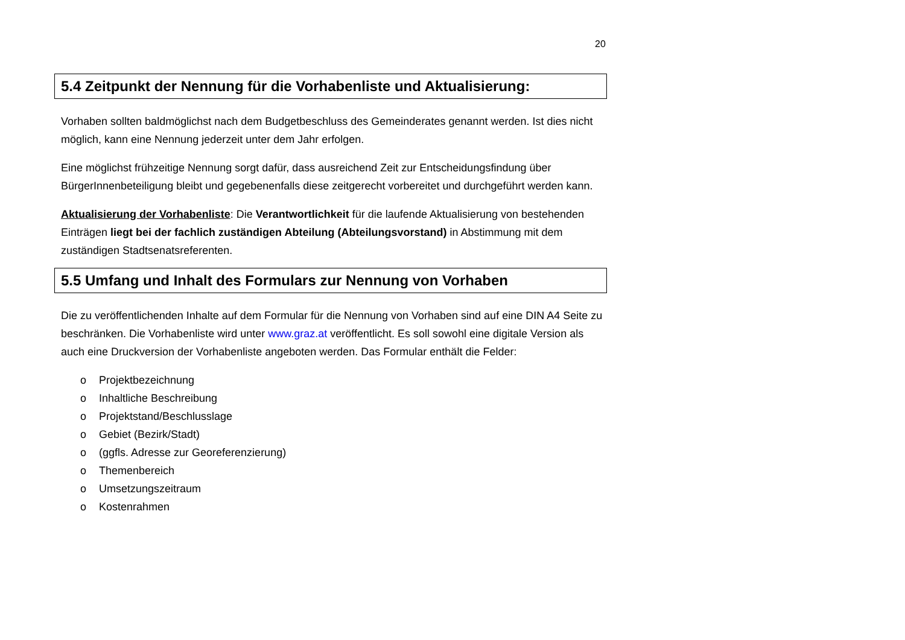20
5.4 Zeitpunkt der Nennung für die Vorhabenliste und Aktualisierung:
Vorhaben sollten baldmöglichst nach dem Budgetbeschluss des Gemeinderates genannt werden. Ist dies nicht möglich, kann eine Nennung jederzeit unter dem Jahr erfolgen.
Eine möglichst frühzeitige Nennung sorgt dafür, dass ausreichend Zeit zur Entscheidungsfindung über BürgerInnenbeteiligung bleibt und gegebenenfalls diese zeitgerecht vorbereitet und durchgeführt werden kann.
Aktualisierung der Vorhabenliste: Die Verantwortlichkeit für die laufende Aktualisierung von bestehenden Einträgen liegt bei der fachlich zuständigen Abteilung (Abteilungsvorstand) in Abstimmung mit dem zuständigen Stadtsenatsreferenten.
5.5 Umfang und Inhalt des Formulars zur Nennung von Vorhaben
Die zu veröffentlichenden Inhalte auf dem Formular für die Nennung von Vorhaben sind auf eine DIN A4 Seite zu beschränken. Die Vorhabenliste wird unter www.graz.at veröffentlicht. Es soll sowohl eine digitale Version als auch eine Druckversion der Vorhabenliste angeboten werden. Das Formular enthält die Felder:
o Projektbezeichnung
o Inhaltliche Beschreibung
o Projektstand/Beschlusslage
o Gebiet (Bezirk/Stadt)
o (ggfls. Adresse zur Georeferenzierung)
o Themenbereich
o Umsetzungszeitraum
o Kostenrahmen